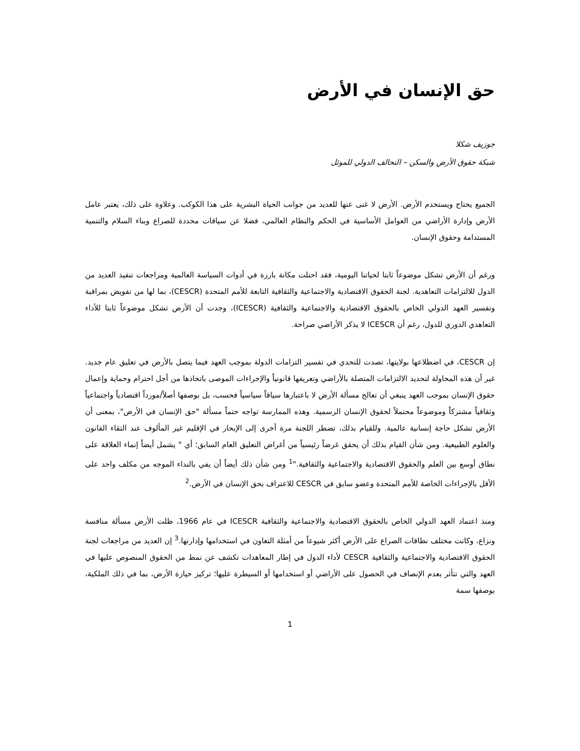حق الإنسان في الأرض
جوزيف شكلا
شبكة حقوق الأرض والسكن – التحالف الدولي للموئل
الجميع يحتاج ويستخدم الأرض. الأرض لا غنى عنها للعديد من جوانب الحياة البشرية على هذا الكوكب. وعلاوة على ذلك، يعتبر عامل الأرض وإدارة الأراضي من العوامل الأساسية في الحكم والنظام العالمي، فضلا عن سياقات محددة للصراع وبناء السلام والتنمية المستدامة وحقوق الإنسان.
ورغم أن الأرض تشكل موضوعاً ثابتا لحياتنا اليومية، فقد احتلت مكانة بارزة في أدوات السياسة العالمية ومراجعات تنفيذ العديد من الدول للالتزامات التعاهدية. لجنة الحقوق الاقتصادية والاجتماعية والثقافية التابعة للأمم المتحدة (CESCR)، بما لها من تفويض بمراقبة وتفسير العهد الدولي الخاص بالحقوق الاقتصادية والاجتماعية والثقافية (ICESCR)، وجدت أن الأرض تشكل موضوعاً ثابتا للأداء التعاهدي الدوري للدول، رغم أن ICESCR لا يذكر الأراضي صراحة.
إن CESCR، في اضطلاعها بولايتها، تصدت للتحدي في تفسير التزامات الدولة بموجب العهد فيما يتصل بالأرض في تعليق عام جديد. غير أن هذه المحاولة لتحديد الالتزامات المتصلة بالأراضي وتعريفها قانونياً والإجراءات الموصى باتخاذها من أجل احترام وحماية وإعمال حقوق الإنسان بموجب العهد ينبغي أن تعالج مسألة الأرض لا باعتبارها سياقاً سياسياً فحسب، بل بوصفها أصلاً/مورداً اقتصادياً واجتماعياً وثقافياً مشتركاً وموضوعاً محتملاً لحقوق الإنسان الرسمية. وهذه الممارسة تواجه حتماً مسألة "حق الإنسان في الأرض"، بمعنى أن الأرض تشكل حاجة إنسانية عالمية. وللقيام بذلك، تضطر اللجنة مرة أخرى إلى الإبحار في الإقليم غير المألوف عند التقاء القانون والعلوم الطبيعية. ومن شأن القيام بذلك أن يحقق غرضاً رئيسياً من أغراض التعليق العام السابق؛ أي " يشمل أيضاً إنماء العلاقة على نطاق أوسع بين العلم والحقوق الاقتصادية والاجتماعية والثقافية."<sup>1</sup> ومن شأن ذلك أيضاً أن يفي بالنداء الموجه من مكلف واحد على الأقل بالإجراءات الخاصة للأمم المتحدة وعضو سابق في CESCR للاعتراف بحق الإنسان في الأرض.<sup>2</sup>
ومنذ اعتماد العهد الدولي الخاص بالحقوق الاقتصادية والاجتماعية والثقافية ICESCR في عام 1966، ظلت الأرض مسألة منافسة ونزاع، وكانت مختلف نطاقات الصراع على الأرض أكثر شيوعاً من أمثلة التعاون في استخدامها وإدارتها.<sup>3</sup> إن العديد من مراجعات لجنة الحقوق الاقتصادية والاجتماعية والثقافية CESCR لأداء الدول في إطار المعاهدات تكشف عن نمط من الحقوق المنصوص عليها في العهد والتي تتأثر بعدم الإنصاف في الحصول على الأراضي أو استخدامها أو السيطرة عليها؛ تركيز حيازة الأرض، بما في ذلك الملكية، بوصفها سمة
1